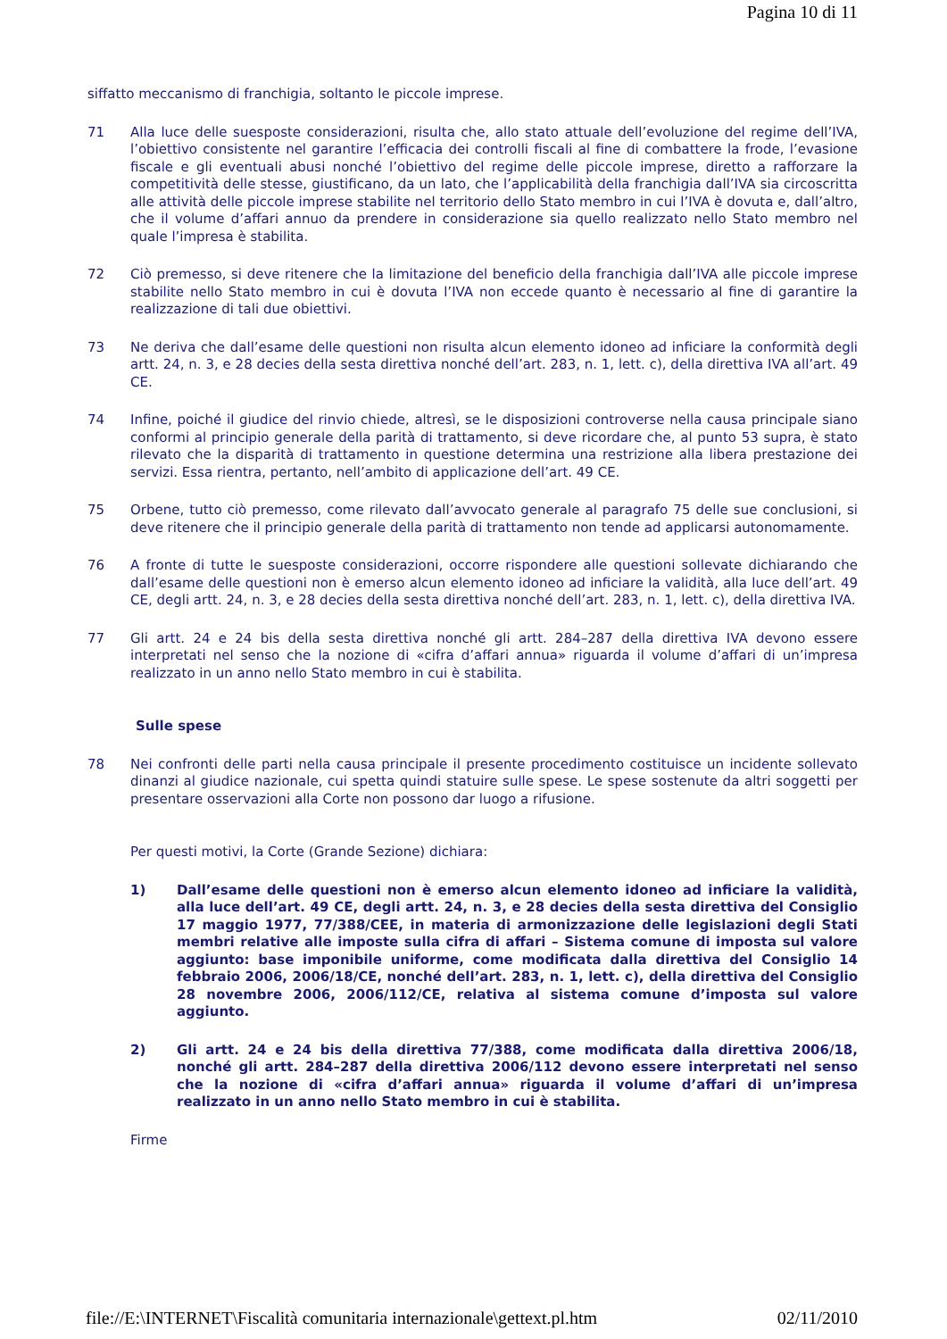Pagina 10 di 11
siffatto meccanismo di franchigia, soltanto le piccole imprese.
71 Alla luce delle suesposte considerazioni, risulta che, allo stato attuale dell’evoluzione del regime dell’IVA, l’obiettivo consistente nel garantire l’efficacia dei controlli fiscali al fine di combattere la frode, l’evasione fiscale e gli eventuali abusi nonché l’obiettivo del regime delle piccole imprese, diretto a rafforzare la competitività delle stesse, giustificano, da un lato, che l’applicabilità della franchigia dall’IVA sia circoscritta alle attività delle piccole imprese stabilite nel territorio dello Stato membro in cui l’IVA è dovuta e, dall’altro, che il volume d’affari annuo da prendere in considerazione sia quello realizzato nello Stato membro nel quale l’impresa è stabilita.
72 Ciò premesso, si deve ritenere che la limitazione del beneficio della franchigia dall’IVA alle piccole imprese stabilite nello Stato membro in cui è dovuta l’IVA non eccede quanto è necessario al fine di garantire la realizzazione di tali due obiettivi.
73 Ne deriva che dall’esame delle questioni non risulta alcun elemento idoneo ad inficiare la conformità degli artt. 24, n. 3, e 28 decies della sesta direttiva nonché dell’art. 283, n. 1, lett. c), della direttiva IVA all’art. 49 CE.
74 Infine, poiché il giudice del rinvio chiede, altresì, se le disposizioni controverse nella causa principale siano conformi al principio generale della parità di trattamento, si deve ricordare che, al punto 53 supra, è stato rilevato che la disparità di trattamento in questione determina una restrizione alla libera prestazione dei servizi. Essa rientra, pertanto, nell’ambito di applicazione dell’art. 49 CE.
75 Orbene, tutto ciò premesso, come rilevato dall’avvocato generale al paragrafo 75 delle sue conclusioni, si deve ritenere che il principio generale della parità di trattamento non tende ad applicarsi autonomamente.
76 A fronte di tutte le suesposte considerazioni, occorre rispondere alle questioni sollevate dichiarando che dall’esame delle questioni non è emerso alcun elemento idoneo ad inficiare la validità, alla luce dell’art. 49 CE, degli artt. 24, n. 3, e 28 decies della sesta direttiva nonché dell’art. 283, n. 1, lett. c), della direttiva IVA.
77 Gli artt. 24 e 24 bis della sesta direttiva nonché gli artt. 284–287 della direttiva IVA devono essere interpretati nel senso che la nozione di «cifra d’affari annua» riguarda il volume d’affari di un’impresa realizzato in un anno nello Stato membro in cui è stabilita.
Sulle spese
78 Nei confronti delle parti nella causa principale il presente procedimento costituisce un incidente sollevato dinanzi al giudice nazionale, cui spetta quindi statuire sulle spese. Le spese sostenute da altri soggetti per presentare osservazioni alla Corte non possono dar luogo a rifusione.
Per questi motivi, la Corte (Grande Sezione) dichiara:
1) Dall’esame delle questioni non è emerso alcun elemento idoneo ad inficiare la validità, alla luce dell’art. 49 CE, degli artt. 24, n. 3, e 28 decies della sesta direttiva del Consiglio 17 maggio 1977, 77/388/CEE, in materia di armonizzazione delle legislazioni degli Stati membri relative alle imposte sulla cifra di affari – Sistema comune di imposta sul valore aggiunto: base imponibile uniforme, come modificata dalla direttiva del Consiglio 14 febbraio 2006, 2006/18/CE, nonché dell’art. 283, n. 1, lett. c), della direttiva del Consiglio 28 novembre 2006, 2006/112/CE, relativa al sistema comune d’imposta sul valore aggiunto.
2) Gli artt. 24 e 24 bis della direttiva 77/388, come modificata dalla direttiva 2006/18, nonché gli artt. 284–287 della direttiva 2006/112 devono essere interpretati nel senso che la nozione di «cifra d’affari annua» riguarda il volume d’affari di un’impresa realizzato in un anno nello Stato membro in cui è stabilita.
Firme
file://E:\INTERNET\Fiscalità comunitaria internazionale\gettext.pl.htm 02/11/2010